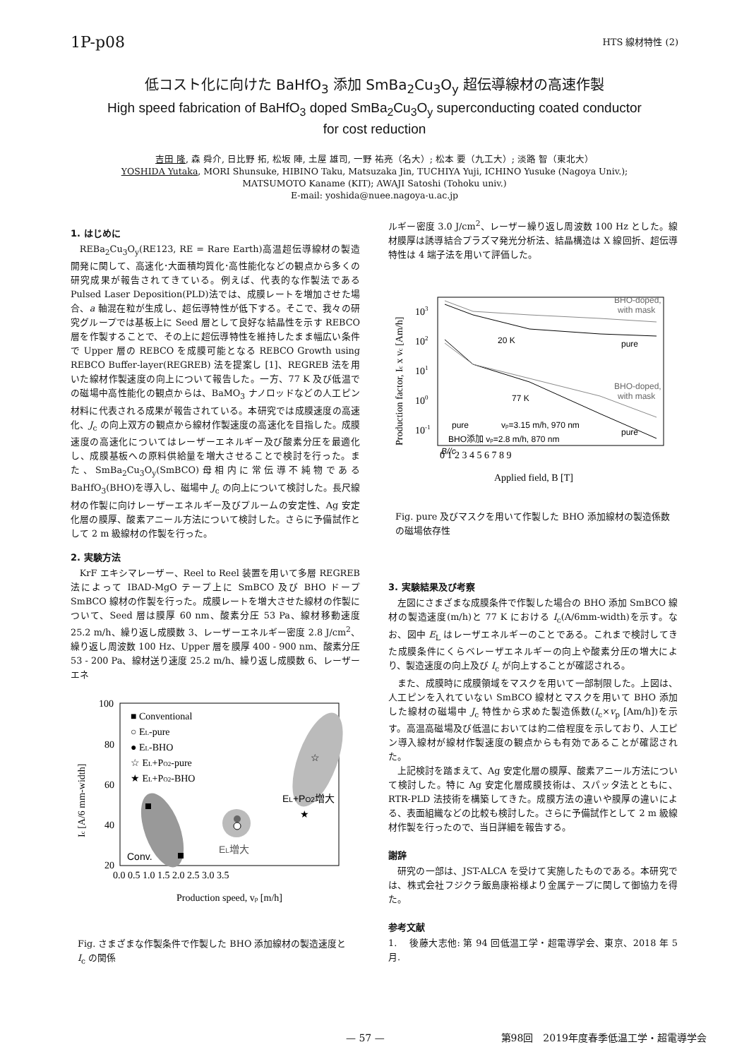1P-p08 HTS 線材特性 (2)
低コスト化に向けた BaHfO<sub>3</sub> 添加 SmBa<sub>2</sub>Cu<sub>3</sub>O<sub>y</sub> 超伝導線材の高速作製
High speed fabrication of BaHfO<sub>3</sub> doped SmBa<sub>2</sub>Cu<sub>3</sub>O<sub>y</sub> superconducting coated conductor
for cost reduction
吉田 隆, 森 舜介, 日比野 拓, 松坂 陣, 土屋 雄司, 一野 祐亮（名大）; 松本 要（九工大）; 淡路 智（東北大）
YOSHIDA Yutaka, MORI Shunsuke, HIBINO Taku, Matsuzaka Jin, TUCHIYA Yuji, ICHINO Yusuke (Nagoya Univ.);
MATSUMOTO Kaname (KIT); AWAJI Satoshi (Tohoku univ.)
E-mail: yoshida@nuee.nagoya-u.ac.jp
1. はじめに
REBa<sub>2</sub>Cu<sub>3</sub>O<sub>y</sub>(RE123, RE = Rare Earth)高温超伝導線材の製造開発に関して、高速化･大面積均質化･高性能化などの観点から多くの研究成果が報告されてきている。例えば、代表的な作製法である Pulsed Laser Deposition(PLD)法では、成膜レートを増加させた場合、a 軸混在粒が生成し、超伝導特性が低下する。そこで、我々の研究グループでは基板上に Seed 層として良好な結晶性を示す REBCO 層を作製することで、その上に超伝導特性を維持したまま幅広い条件で Upper 層の REBCO を成膜可能となる REBCO Growth using REBCO Buffer-layer(REGREB) 法を提案し [1]、REGREB 法を用いた線材作製速度の向上について報告した。一方、77 K 及び低温での磁場中高性能化の観点からは、BaMO<sub>3</sub> ナノロッドなどの人工ピン材料に代表される成果が報告されている。本研究では成膜速度の高速化、J<sub>c</sub> の向上双方の観点から線材作製速度の高速化を目指した。成膜速度の高速化についてはレーザーエネルギー及び酸素分圧を最適化し、成膜基板への原料供給量を増大させることで検討を行った。また、SmBa<sub>2</sub>Cu<sub>3</sub>O<sub>y</sub>(SmBCO)母相内に常伝導不純物である BaHfO<sub>3</sub>(BHO)を導入し、磁場中 J<sub>c</sub> の向上について検討した。長尺線材の作製に向けレーザーエネルギー及びプルームの安定性、Ag 安定化層の膜厚、酸素アニール方法について検討した。さらに予備試作として 2 m 級線材の作製を行った。
2. 実験方法
KrF エキシマレーザー、Reel to Reel 装置を用いて多層 REGREB 法によって IBAD-MgO テープ上に SmBCO 及び BHO ドープ SmBCO 線材の作製を行った。成膜レートを増大させた線材の作製について、Seed 層は膜厚 60 nm、酸素分圧 53 Pa、線材移動速度 25.2 m/h、繰り返し成膜数 3、レーザーエネルギー密度 2.8 J/cm<sup>2</sup>、繰り返し周波数 100 Hz、Upper 層を膜厚 400 - 900 nm、酸素分圧 53 - 200 Pa、線材送り速度 25.2 m/h、繰り返し成膜数 6、レーザーエネ
☆
★
■ Conventional
○ EL-pure
● EL-BHO
☆ EL+PO2-pure
★ EL+PO2-BHO
Conv.
EL増大
EL+PO2増大
100
80
60
40
20
0.0 0.5 1.0 1.5 2.0 2.5 3.0 3.5
Production speed, vp [m/h]
Ic [A/6 mm-width]
Fig. さまざまな作製条件で作製した BHO 添加線材の製造速度と I<sub>c</sub> の関係
ルギー密度 3.0 J/cm<sup>2</sup>、レーザー繰り返し周波数 100 Hz とした。線材膜厚は誘導結合プラズマ発光分析法、結晶構造は X 線回折、超伝導特性は 4 端子法を用いて評価した。
BHO-doped,
with mask
20 K
pure
BHO-doped,
with mask
77 K
pure
vp=3.15 m/h, 970 nm
pure
BHO添加 vp=2.8 m/h, 870 nm
B//c
103
102
101
100
10-1
0 1 2 3 4 5 6 7 8 9
Applied field, B [T]
Production factor, Ic x vc [Am/h]
Fig. pure 及びマスクを用いて作製した BHO 添加線材の製造係数の磁場依存性
3. 実験結果及び考察
左図にさまざまな成膜条件で作製した場合の BHO 添加 SmBCO 線材の製造速度(m/h)と 77 K における I<sub>c</sub>(A/6mm-width)を示す。なお、図中 E<sub>L</sub> はレーザエネルギーのことである。これまで検討してきた成膜条件にくらベレーザエネルギーの向上や酸素分圧の増大により、製造速度の向上及び I<sub>c</sub> が向上することが確認される。
また、成膜時に成膜領域をマスクを用いて一部制限した。上図は、人工ピンを入れていない SmBCO 線材とマスクを用いて BHO 添加した線材の磁場中 J<sub>c</sub> 特性から求めた製造係数(I<sub>c</sub>×v<sub>p</sub> [Am/h])を示す。高温高磁場及び低温においては約二倍程度を示しており、人工ピン導入線材が線材作製速度の観点からも有効であることが確認された。
上記検討を踏まえて、Ag 安定化層の膜厚、酸素アニール方法について検討した。特に Ag 安定化層成膜技術は、スパッタ法とともに、RTR-PLD 法技術を構築してきた。成膜方法の違いや膜厚の違いによる、表面組織などの比較も検討した。さらに予備試作として 2 m 級線材作製を行ったので、当日詳細を報告する。
謝辞
研究の一部は、JST-ALCA を受けて実施したものである。本研究では、株式会社フジクラ飯島康裕様より金属テープに関して御協力を得た。
参考文献
1. 後藤大志他: 第 94 回低温工学・超電導学会、東京、2018 年 5 月.
— 57 — 第98回　2019年度春季低温工学・超電導学会